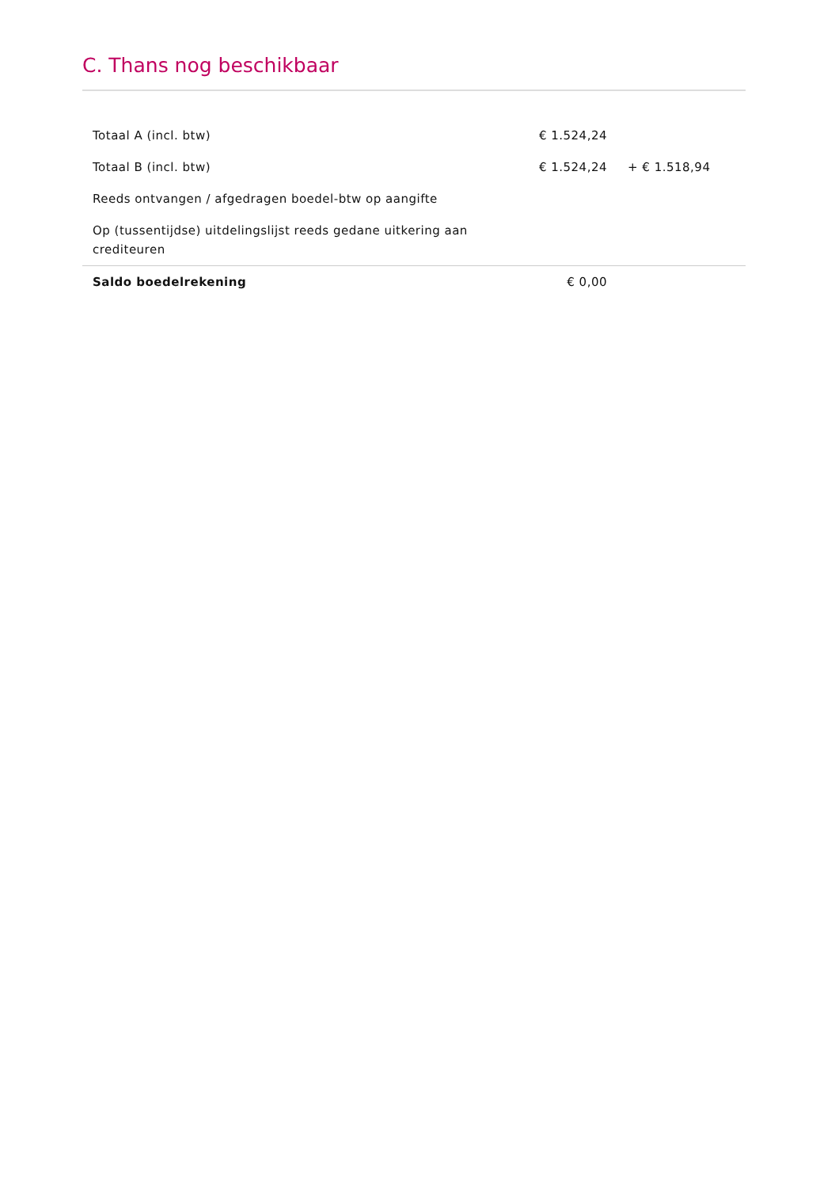C. Thans nog beschikbaar
| Totaal A (incl. btw) | € 1.524,24 | | |
| Totaal B (incl. btw) | € 1.524,24 | + € 1.518,94 | |
| Reeds ontvangen / afgedragen boedel-btw op aangifte | | | |
| Op (tussentijdse) uitdelingslijst reeds gedane uitkering aan crediteuren | | | |
| Saldo boedelrekening | € 0,00 | | |